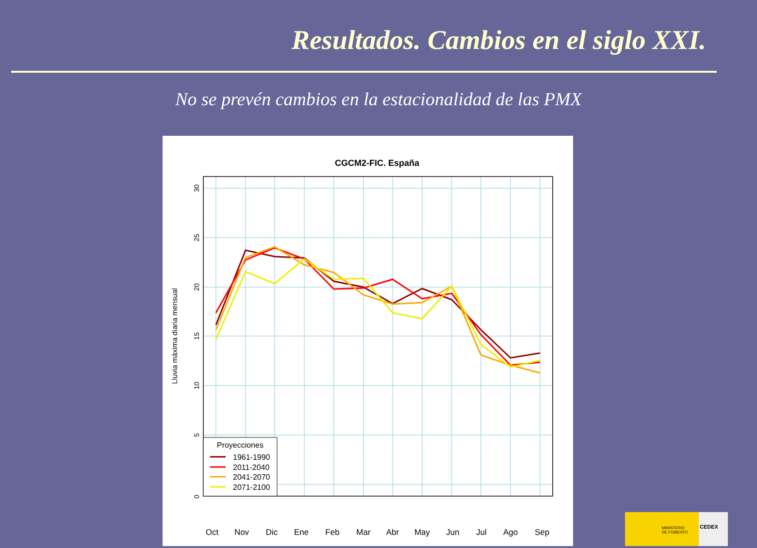Resultados. Cambios en el siglo XXI.
No se prevén cambios en la estacionalidad de las PMX
CGCM2-FIC. España
0
5
10
15
20
25
30
Lluvia máxima diaria mensual
Proyecciones
1961-1990
2011-2040
2041-2070
2071-2100
Oct
Nov
Dic
Ene
Feb
Mar
Abr
May
Jun
Jul
Ago
Sep
MINISTERIO
DE FOMENTO
CEDEX